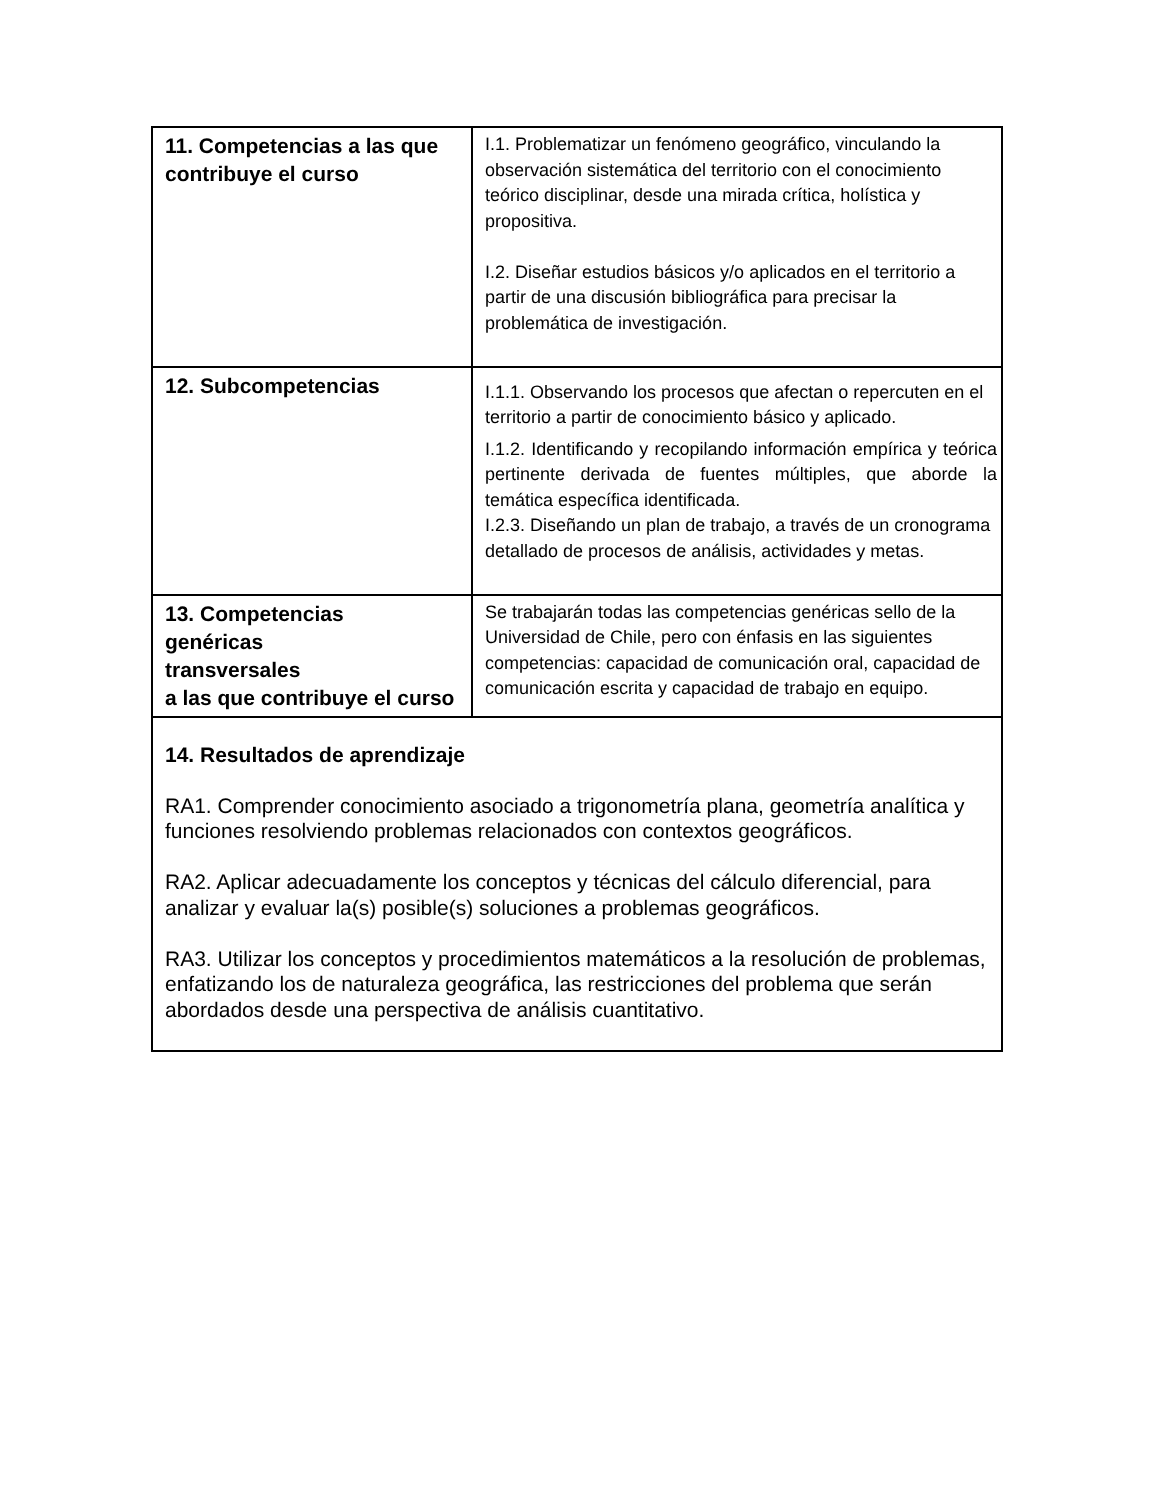| 11. Competencias a las que contribuye el curso | I.1. Problematizar un fenómeno geográfico, vinculando la observación sistemática del territorio con el conocimiento teórico disciplinar, desde una mirada crítica, holística y propositiva. I.2. Diseñar estudios básicos y/o aplicados en el territorio a partir de una discusión bibliográfica para precisar la problemática de investigación. |
| 12. Subcompetencias | I.1.1. Observando los procesos que afectan o repercuten en el territorio a partir de conocimiento básico y aplicado. I.1.2. Identificando y recopilando información empírica y teórica pertinente derivada de fuentes múltiples, que aborde la temática específica identificada. I.2.3. Diseñando un plan de trabajo, a través de un cronograma detallado de procesos de análisis, actividades y metas. |
| 13. Competencias genéricas transversales a las que contribuye el curso | Se trabajarán todas las competencias genéricas sello de la Universidad de Chile, pero con énfasis en las siguientes competencias: capacidad de comunicación oral, capacidad de comunicación escrita y capacidad de trabajo en equipo. |
| 14. Resultados de aprendizaje RA1. Comprender conocimiento asociado a trigonometría plana, geometría analítica y funciones resolviendo problemas relacionados con contextos geográficos. RA2. Aplicar adecuadamente los conceptos y técnicas del cálculo diferencial, para analizar y evaluar la(s) posible(s) soluciones a problemas geográficos. RA3. Utilizar los conceptos y procedimientos matemáticos a la resolución de problemas, enfatizando los de naturaleza geográfica, las restricciones del problema que serán abordados desde una perspectiva de análisis cuantitativo. | |